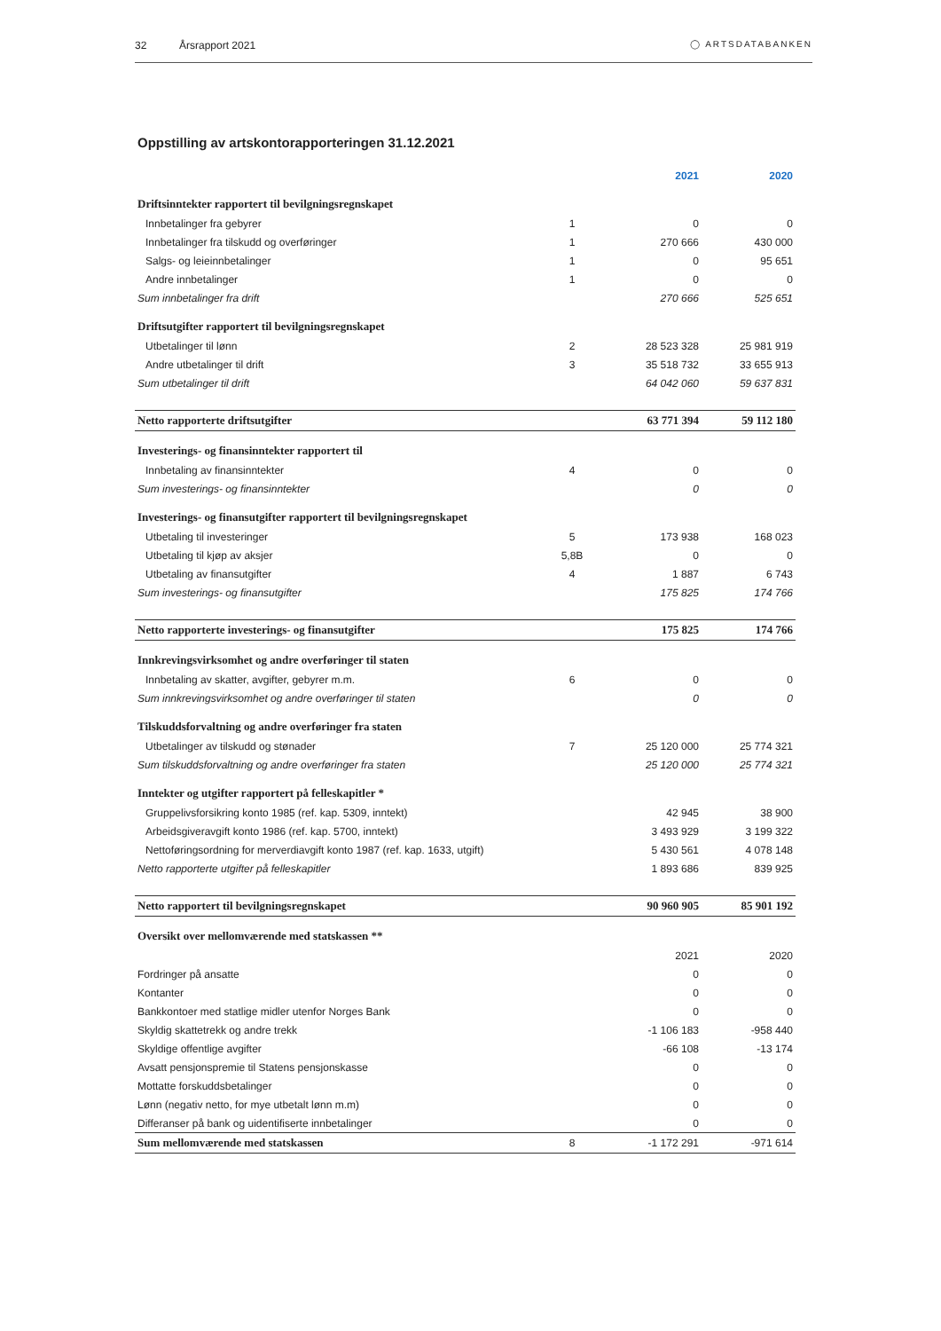32 Årsrapport 2021 ◯ ARTSDATABANKEN
Oppstilling av artskontorapporteringen 31.12.2021
| | | | 2021 | 2020 |
| Driftsinntekter rapportert til bevilgningsregnskapet | | | | |
| Innbetalinger fra gebyrer | 1 | | 0 | 0 |
| Innbetalinger fra tilskudd og overføringer | 1 | | 270 666 | 430 000 |
| Salgs- og leieinnbetalinger | 1 | | 0 | 95 651 |
| Andre innbetalinger | 1 | | 0 | 0 |
| Sum innbetalinger fra drift | | | 270 666 | 525 651 |
| Driftsutgifter rapportert til bevilgningsregnskapet | | | | |
| Utbetalinger til lønn | 2 | | 28 523 328 | 25 981 919 |
| Andre utbetalinger til drift | 3 | | 35 518 732 | 33 655 913 |
| Sum utbetalinger til drift | | | 64 042 060 | 59 637 831 |
| Netto rapporterte driftsutgifter | | | 63 771 394 | 59 112 180 |
| Investerings- og finansinntekter rapportert til | | | | |
| Innbetaling av finansinntekter | 4 | | 0 | 0 |
| Sum investerings- og finansinntekter | | | 0 | 0 |
| Investerings- og finansutgifter rapportert til bevilgningsregnskapet | | | | |
| Utbetaling til investeringer | 5 | | 173 938 | 168 023 |
| Utbetaling til kjøp av aksjer | 5,8B | | 0 | 0 |
| Utbetaling av finansutgifter | 4 | | 1 887 | 6 743 |
| Sum investerings- og finansutgifter | | | 175 825 | 174 766 |
| Netto rapporterte investerings- og finansutgifter | | | 175 825 | 174 766 |
| Innkrevingsvirksomhet og andre overføringer til staten | | | | |
| Innbetaling av skatter, avgifter, gebyrer m.m. | 6 | | 0 | 0 |
| Sum innkrevingsvirksomhet og andre overføringer til staten | | | 0 | 0 |
| Tilskuddsforvaltning og andre overføringer fra staten | | | | |
| Utbetalinger av tilskudd og stønader | 7 | | 25 120 000 | 25 774 321 |
| Sum tilskuddsforvaltning og andre overføringer fra staten | | | 25 120 000 | 25 774 321 |
| Inntekter og utgifter rapportert på felleskapitler * | | | | |
| Gruppelivsforsikring konto 1985 (ref. kap. 5309, inntekt) | | | 42 945 | 38 900 |
| Arbeidsgiveravgift konto 1986 (ref. kap. 5700, inntekt) | | | 3 493 929 | 3 199 322 |
| Nettoføringsordning for merverdiavgift konto 1987 (ref. kap. 1633, utgift) | | | 5 430 561 | 4 078 148 |
| Netto rapporterte utgifter på felleskapitler | | | 1 893 686 | 839 925 |
| Netto rapportert til bevilgningsregnskapet | | | 90 960 905 | 85 901 192 |
| Oversikt over mellomværende med statskassen ** | | | | |
| | | | 2021 | 2020 |
| Fordringer på ansatte | | | 0 | 0 |
| Kontanter | | | 0 | 0 |
| Bankkontoer med statlige midler utenfor Norges Bank | | | 0 | 0 |
| Skyldig skattetrekk og andre trekk | | | -1 106 183 | -958 440 |
| Skyldige offentlige avgifter | | | -66 108 | -13 174 |
| Avsatt pensjonspremie til Statens pensjonskasse | | | 0 | 0 |
| Mottatte forskuddsbetalinger | | | 0 | 0 |
| Lønn (negativ netto, for mye utbetalt lønn m.m) | | | 0 | 0 |
| Differanser på bank og uidentifiserte innbetalinger | | | 0 | 0 |
| Sum mellomværende med statskassen | 8 | | -1 172 291 | -971 614 |